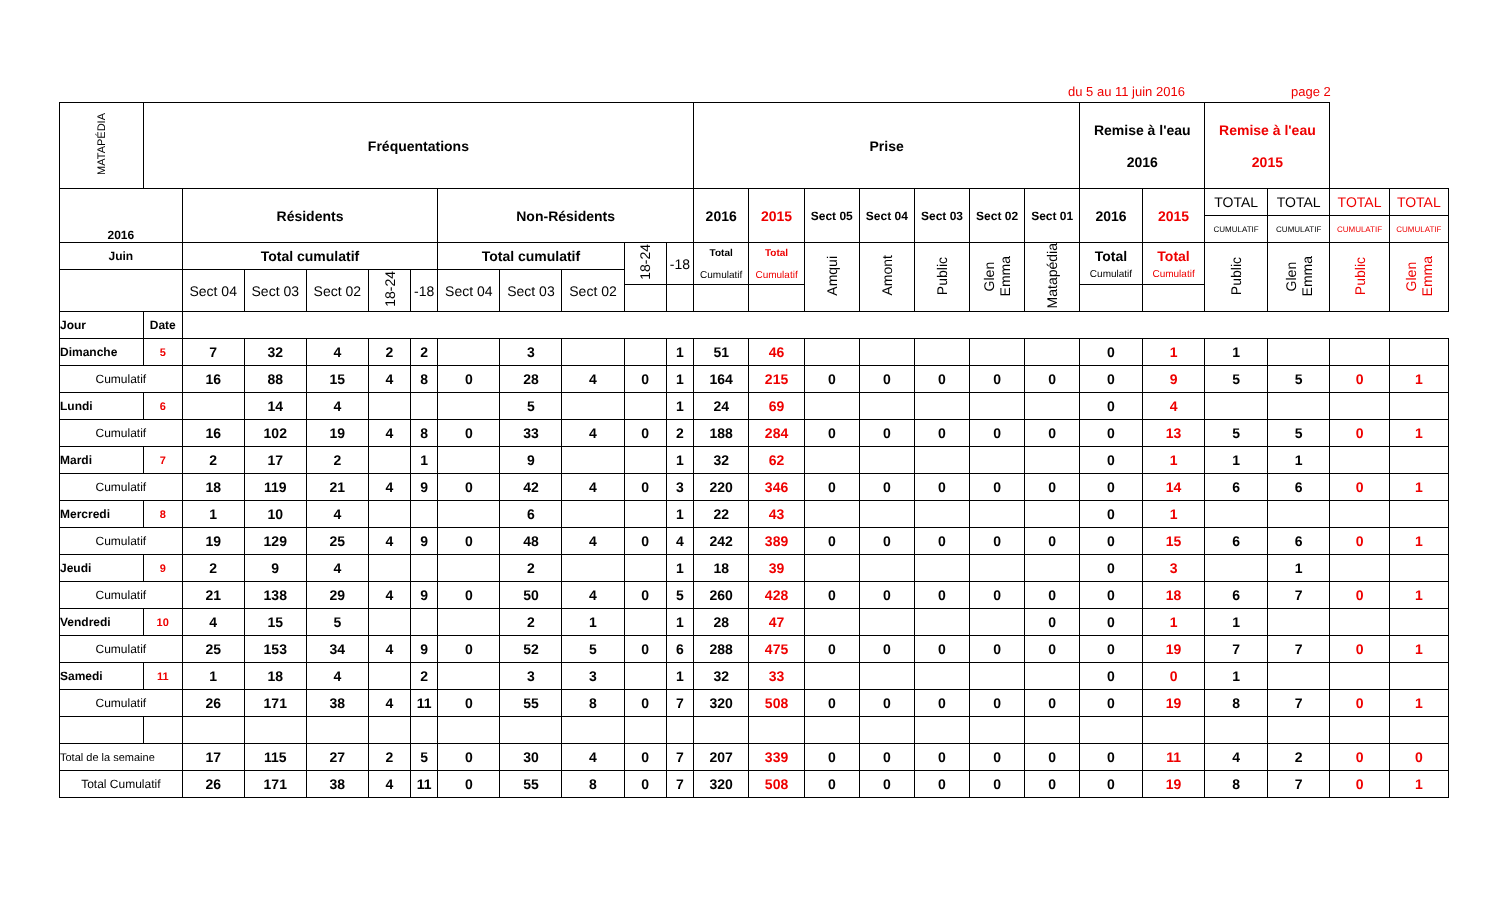du 5 au 11 juin 2016 page 2
| MATAPÉDIA | Fréquentations | | | | | | | | | | | Prise | | | | | | | Remise à l'eau 2016 | | Remise à l'eau 2015 | | | |
| --- | --- | --- | --- | --- | --- | --- | --- | --- | --- | --- | --- | --- | --- | --- | --- | --- | --- | --- | --- | --- | --- | --- | --- | --- |
| 2016 | | Résidents | | | | | Non-Résidents | | | | | 2016 | 2015 | Sect 05 | Sect 04 | Sect 03 | Sect 02 | Sect 01 | 2016 | 2015 | TOTAL | TOTAL | TOTAL | TOTAL |
| | | | | | | | | | | | | | | | | | | | | | CUMULATIF | CUMULATIF | CUMULATIF | CUMULATIF |
| Juin | | Total cumulatif | | | | | Total cumulatif | | | 18-24 | -18 | Total Cumulatif | Total Cumulatif | Amqui | Amont | Public | Glen Emma | Matapédia | Total Cumulatif | Total Cumulatif | Public | Glen Emma | Public | Glen Emma |
| | | Sect 04 | Sect 03 | Sect 02 | 18-24 | -18 | Sect 04 | Sect 03 | Sect 02 | | | | | | | | | | | | | | | |
| Jour | Date | | | | | | | | | | | | | | | | | | | | | | | |
| Dimanche | 5 | 7 | 32 | 4 | 2 | 2 | | 3 | | | 1 | 51 | 46 | | | | | | 0 | 1 | 1 | | | |
| Cumulatif | | 16 | 88 | 15 | 4 | 8 | 0 | 28 | 4 | 0 | 1 | 164 | 215 | 0 | 0 | 0 | 0 | 0 | 0 | 9 | 5 | 5 | 0 | 1 |
| Lundi | 6 | | 14 | 4 | | | | 5 | | | 1 | 24 | 69 | | | | | | 0 | 4 | | | | |
| Cumulatif | | 16 | 102 | 19 | 4 | 8 | 0 | 33 | 4 | 0 | 2 | 188 | 284 | 0 | 0 | 0 | 0 | 0 | 0 | 13 | 5 | 5 | 0 | 1 |
| Mardi | 7 | 2 | 17 | 2 | | 1 | | 9 | | | 1 | 32 | 62 | | | | | | 0 | 1 | 1 | 1 | | |
| Cumulatif | | 18 | 119 | 21 | 4 | 9 | 0 | 42 | 4 | 0 | 3 | 220 | 346 | 0 | 0 | 0 | 0 | 0 | 0 | 14 | 6 | 6 | 0 | 1 |
| Mercredi | 8 | 1 | 10 | 4 | | | | 6 | | | 1 | 22 | 43 | | | | | | 0 | 1 | | | | |
| Cumulatif | | 19 | 129 | 25 | 4 | 9 | 0 | 48 | 4 | 0 | 4 | 242 | 389 | 0 | 0 | 0 | 0 | 0 | 0 | 15 | 6 | 6 | 0 | 1 |
| Jeudi | 9 | 2 | 9 | 4 | | | | 2 | | | 1 | 18 | 39 | | | | | | 0 | 3 | | 1 | | |
| Cumulatif | | 21 | 138 | 29 | 4 | 9 | 0 | 50 | 4 | 0 | 5 | 260 | 428 | 0 | 0 | 0 | 0 | 0 | 0 | 18 | 6 | 7 | 0 | 1 |
| Vendredi | 10 | 4 | 15 | 5 | | | | 2 | 1 | | 1 | 28 | 47 | | | | | 0 | 0 | 1 | 1 | | | |
| Cumulatif | | 25 | 153 | 34 | 4 | 9 | 0 | 52 | 5 | 0 | 6 | 288 | 475 | 0 | 0 | 0 | 0 | 0 | 0 | 19 | 7 | 7 | 0 | 1 |
| Samedi | 11 | 1 | 18 | 4 | | 2 | | 3 | 3 | | 1 | 32 | 33 | | | | | | 0 | 0 | 1 | | | |
| Cumulatif | | 26 | 171 | 38 | 4 | 11 | 0 | 55 | 8 | 0 | 7 | 320 | 508 | 0 | 0 | 0 | 0 | 0 | 0 | 19 | 8 | 7 | 0 | 1 |
| Total de la semaine | | 17 | 115 | 27 | 2 | 5 | 0 | 30 | 4 | 0 | 7 | 207 | 339 | 0 | 0 | 0 | 0 | 0 | 0 | 11 | 4 | 2 | 0 | 0 |
| Total Cumulatif | | 26 | 171 | 38 | 4 | 11 | 0 | 55 | 8 | 0 | 7 | 320 | 508 | 0 | 0 | 0 | 0 | 0 | 0 | 19 | 8 | 7 | 0 | 1 |